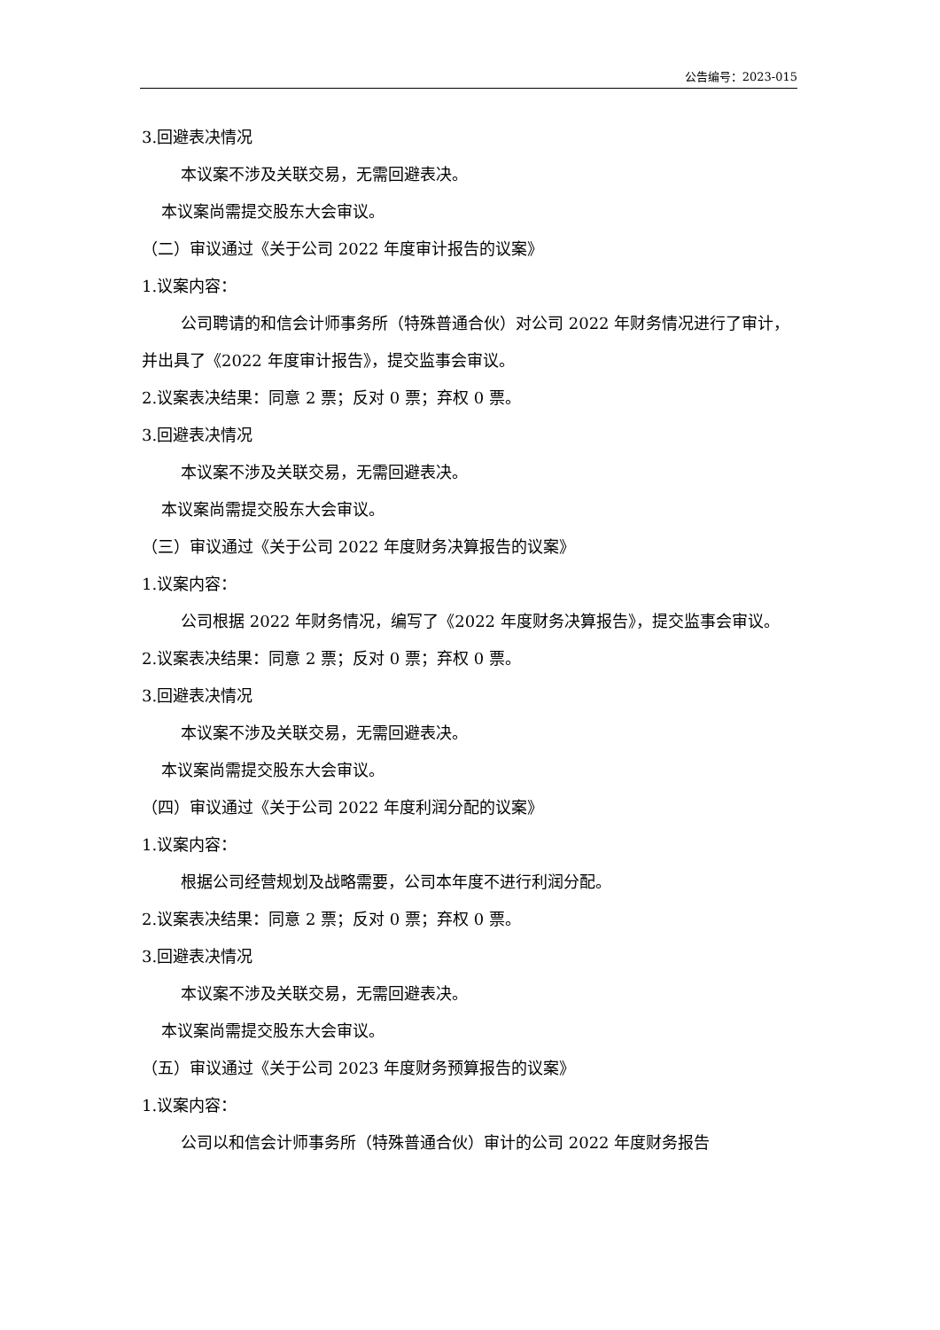公告编号：2023-015
3.回避表决情况
本议案不涉及关联交易，无需回避表决。
本议案尚需提交股东大会审议。
（二）审议通过《关于公司 2022 年度审计报告的议案》
1.议案内容：
公司聘请的和信会计师事务所（特殊普通合伙）对公司 2022 年财务情况进行了审计，并出具了《2022 年度审计报告》，提交监事会审议。
2.议案表决结果：同意 2 票；反对 0 票；弃权 0 票。
3.回避表决情况
本议案不涉及关联交易，无需回避表决。
本议案尚需提交股东大会审议。
（三）审议通过《关于公司 2022 年度财务决算报告的议案》
1.议案内容：
公司根据 2022 年财务情况，编写了《2022 年度财务决算报告》，提交监事会审议。
2.议案表决结果：同意 2 票；反对 0 票；弃权 0 票。
3.回避表决情况
本议案不涉及关联交易，无需回避表决。
本议案尚需提交股东大会审议。
（四）审议通过《关于公司 2022 年度利润分配的议案》
1.议案内容：
根据公司经营规划及战略需要，公司本年度不进行利润分配。
2.议案表决结果：同意 2 票；反对 0 票；弃权 0 票。
3.回避表决情况
本议案不涉及关联交易，无需回避表决。
本议案尚需提交股东大会审议。
（五）审议通过《关于公司 2023 年度财务预算报告的议案》
1.议案内容：
公司以和信会计师事务所（特殊普通合伙）审计的公司 2022 年度财务报告